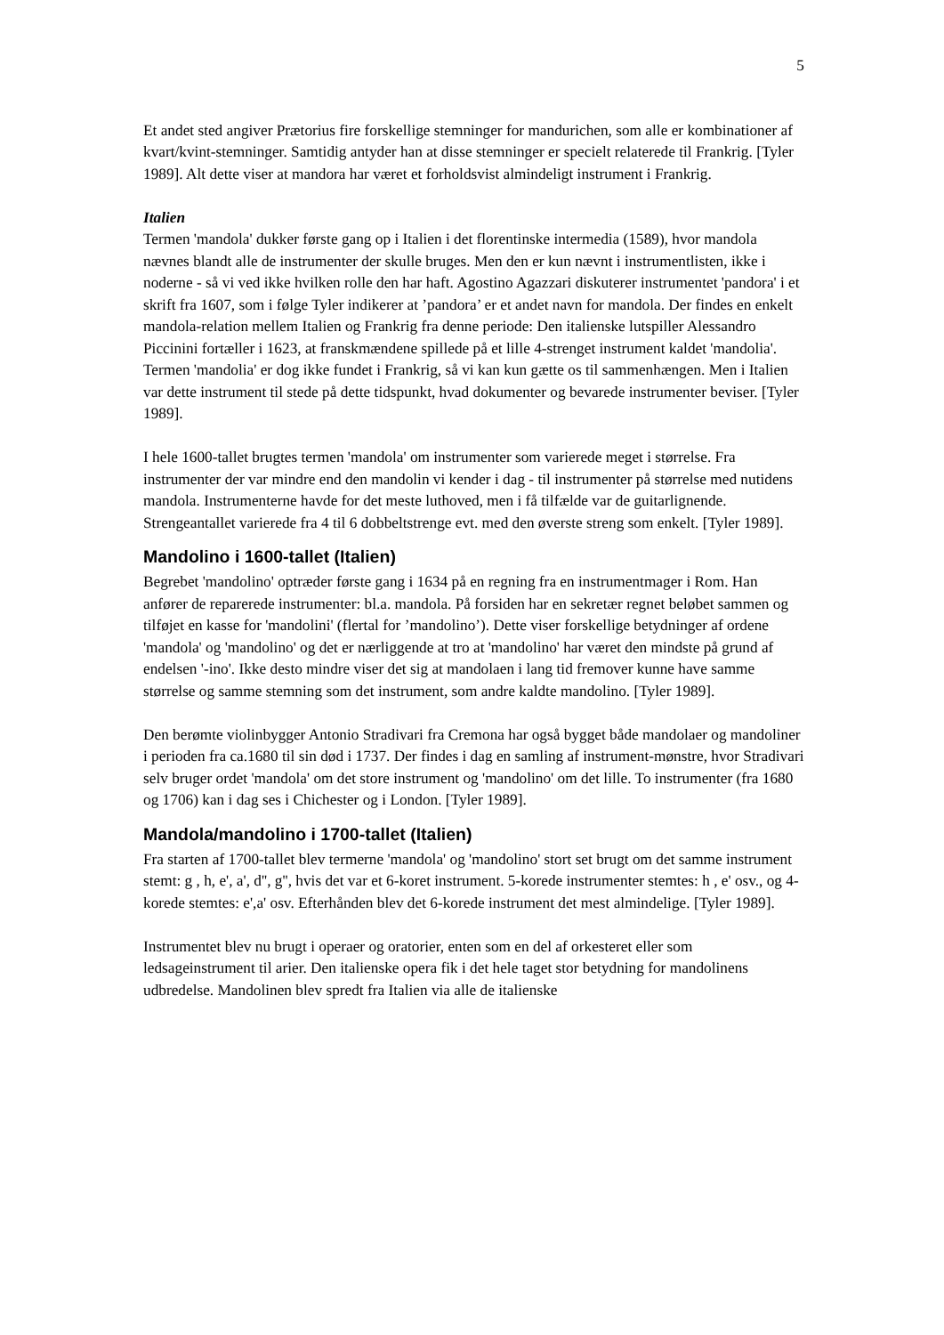5
Et andet sted angiver Prætorius fire forskellige stemninger for manduri­chen, som alle er kombinationer af kvart/kvint-stemninger. Samtidig antyder han at disse stemninger er specielt relaterede til Frankrig. [Tyler 1989]. Alt dette viser at mandora har været et forholdsvist almindeligt instrument i Frankrig.
Italien
Termen 'mandola' dukker første gang op i Italien i det florentinske intermedia (1589), hvor mandola nævnes blandt alle de instrumenter der skulle bruges. Men den er kun nævnt i instrumentlisten, ikke i noderne - så vi ved ikke hvilken rolle den har haft. Agostino Agazzari diskuterer instrumentet 'pandora' i et skrift fra 1607, som i følge Tyler indikerer at ’pandora’ er et andet navn for mandola. Der findes en enkelt mandola-relation mellem Italien og Frankrig fra denne periode: Den italienske lutspiller Alessandro Piccinini fortæller i 1623, at franskmændene spillede på et lille 4-strenget instrument kaldet 'mandolia'. Termen 'mandolia' er dog ikke fundet i Frankrig, så vi kan kun gætte os til sammenhængen. Men i Italien var dette instrument til stede på dette tidspunkt, hvad dokumenter og bevarede instrumenter beviser. [Tyler 1989].
I hele 1600-tallet brugtes termen 'mandola' om instrumenter som varierede meget i størrelse. Fra instrumenter der var mindre end den mandolin vi kender i dag - til instrumenter på størrelse med nutidens mandola. Instrumenterne havde for det meste luthoved, men i få tilfælde var de guitarlignende. Strengeantallet varierede fra 4 til 6 dobbeltstrenge evt. med den øverste streng som enkelt. [Tyler 1989].
Mandolino i 1600-tallet (Italien)
Begrebet 'mandolino' optræder første gang i 1634 på en regning fra en instrumentmager i Rom. Han anfører de reparerede instrumenter: bl.a. mandola. På forsiden har en sekretær regnet beløbet sammen og tilføjet en kasse for 'mandolini' (flertal for ’mandolino’). Dette viser forskellige betydninger af ordene 'mandola' og 'mandolino' og det er nærliggende at tro at 'mandolino' har været den mindste på grund af endelsen '-ino'. Ikke desto mindre viser det sig at mandolaen i lang tid fremover kunne have samme størrelse og samme stemning som det instrument, som andre kaldte mandolino. [Tyler 1989].
Den berømte violinbygger Antonio Stradivari fra Cremona har også bygget både mandolaer og mandoliner i perioden fra ca.1680 til sin død i 1737. Der findes i dag en samling af instrument-mønstre, hvor Stradivari selv bruger ordet 'mandola' om det store instrument og 'mandolino' om det lille. To instrumenter (fra 1680 og 1706) kan i dag ses i Chichester og i London. [Tyler 1989].
Mandola/mandolino i 1700-tallet (Italien)
Fra starten af 1700-tallet blev termerne 'mandola' og 'mandolino' stort set brugt om det samme instrument stemt: g , h, e', a', d'', g'', hvis det var et 6-koret instrument. 5-korede instrumenter stemtes: h , e' osv., og 4-korede stemtes: e',a' osv. Efterhånden blev det 6-korede instrument det mest almindelige. [Tyler 1989].
Instrumentet blev nu brugt i operaer og oratorier, enten som en del af orkesteret eller som ledsageinstrument til arier. Den italienske opera fik i det hele taget stor betydning for mandolinens udbredelse. Mandolinen blev spredt fra Italien via alle de italienske